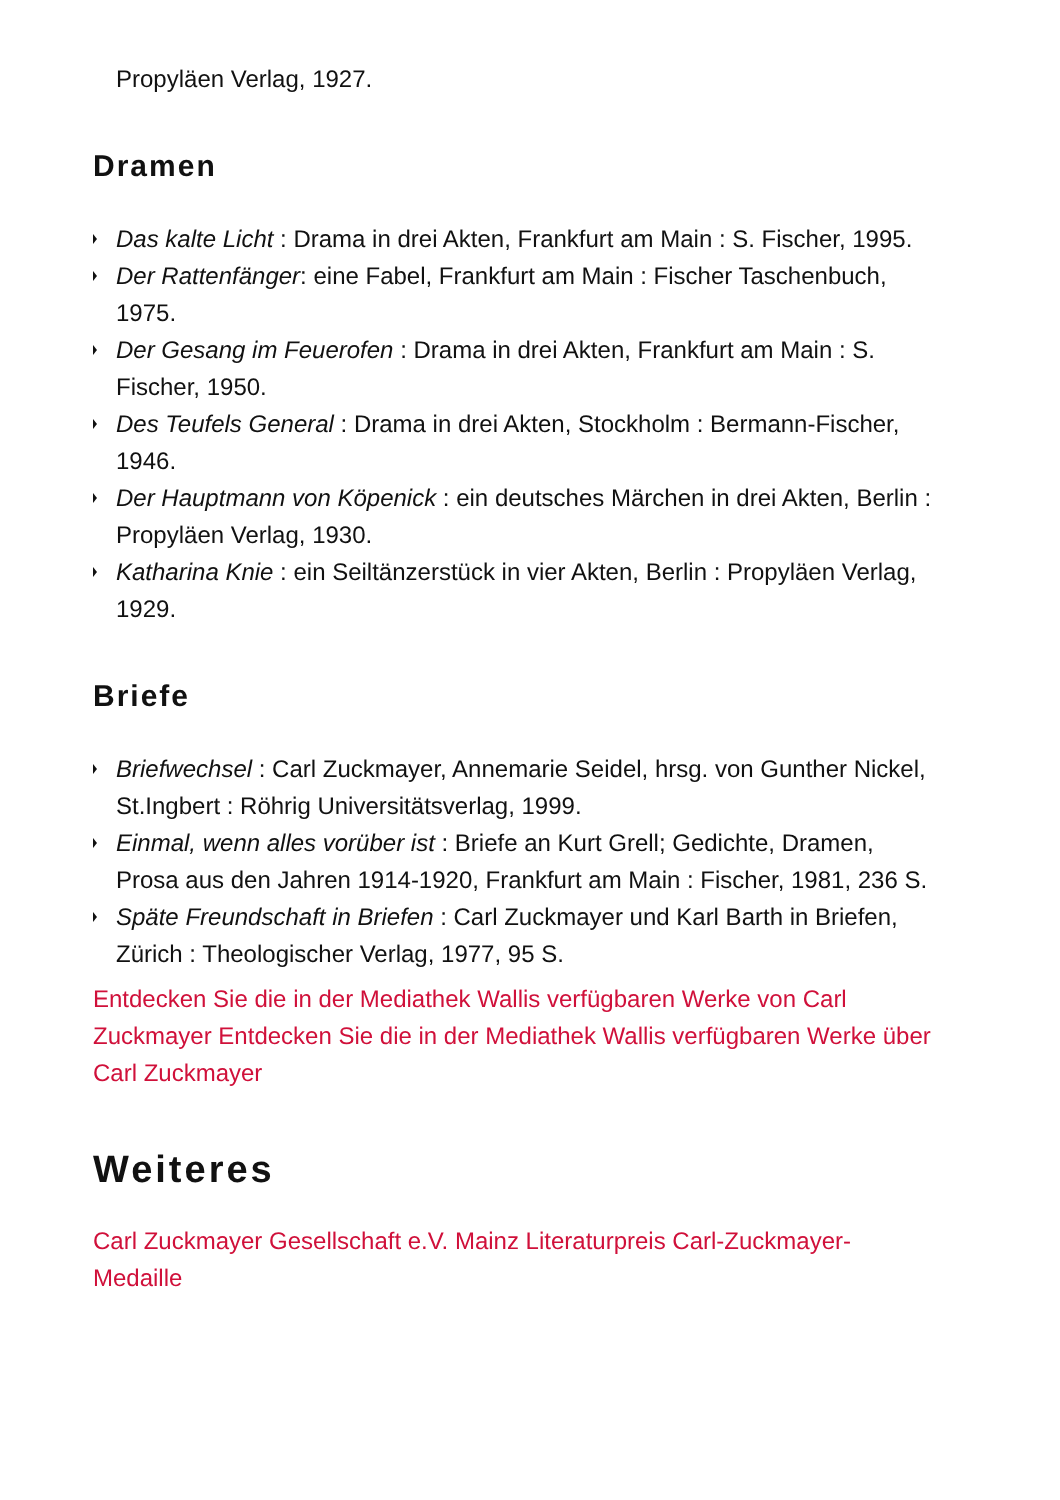Propyläen Verlag, 1927.
Dramen
Das kalte Licht : Drama in drei Akten, Frankfurt am Main : S. Fischer, 1995.
Der Rattenfänger: eine Fabel, Frankfurt am Main : Fischer Taschenbuch, 1975.
Der Gesang im Feuerofen : Drama in drei Akten, Frankfurt am Main : S. Fischer, 1950.
Des Teufels General : Drama in drei Akten, Stockholm : Bermann-Fischer, 1946.
Der Hauptmann von Köpenick : ein deutsches Märchen in drei Akten, Berlin : Propyläen Verlag, 1930.
Katharina Knie : ein Seiltänzerstück in vier Akten, Berlin : Propyläen Verlag, 1929.
Briefe
Briefwechsel : Carl Zuckmayer, Annemarie Seidel, hrsg. von Gunther Nickel, St.Ingbert : Röhrig Universitätsverlag, 1999.
Einmal, wenn alles vorüber ist : Briefe an Kurt Grell; Gedichte, Dramen, Prosa aus den Jahren 1914-1920, Frankfurt am Main : Fischer, 1981, 236 S.
Späte Freundschaft in Briefen : Carl Zuckmayer und Karl Barth in Briefen, Zürich : Theologischer Verlag, 1977, 95 S.
Entdecken Sie die in der Mediathek Wallis verfügbaren Werke von Carl Zuckmayer Entdecken Sie die in der Mediathek Wallis verfügbaren Werke über Carl Zuckmayer
Weiteres
Carl Zuckmayer Gesellschaft e.V. Mainz Literaturpreis Carl-Zuckmayer-Medaille